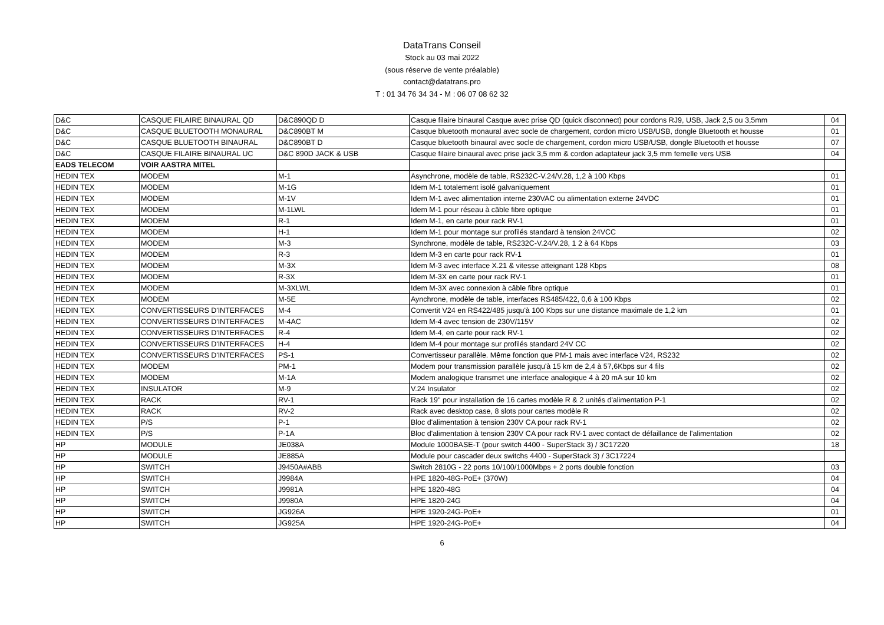DataTrans Conseil
Stock au 03 mai 2022
(sous réserve de vente préalable)
contact@datatrans.pro
T : 01 34 76 34 34 - M : 06 07 08 62 32
| D&C | CASQUE FILAIRE BINAURAL QD | D&C890QD D | Casque filaire binaural Casque avec prise QD (quick disconnect) pour cordons RJ9, USB, Jack 2,5 ou 3,5mm | 04 |
| D&C | CASQUE BLUETOOTH MONAURAL | D&C890BT M | Casque bluetooth monaural avec socle de chargement, cordon micro USB/USB, dongle Bluetooth et housse | 01 |
| D&C | CASQUE BLUETOOTH BINAURAL | D&C890BT D | Casque bluetooth binaural avec socle de chargement, cordon micro USB/USB, dongle Bluetooth et housse | 07 |
| D&C | CASQUE FILAIRE BINAURAL UC | D&C 890D JACK & USB | Casque filaire binaural avec prise jack 3,5 mm & cordon adaptateur jack 3,5 mm femelle vers USB | 04 |
| EADS TELECOM | VOIR AASTRA MITEL | | | |
| HEDIN TEX | MODEM | M-1 | Asynchrone, modèle de table, RS232C-V.24/V.28, 1,2 à 100 Kbps | 01 |
| HEDIN TEX | MODEM | M-1G | Idem M-1 totalement isolé galvaniquement | 01 |
| HEDIN TEX | MODEM | M-1V | Idem M-1 avec alimentation interne 230VAC ou alimentation externe 24VDC | 01 |
| HEDIN TEX | MODEM | M-1LWL | Idem M-1 pour réseau à câble fibre optique | 01 |
| HEDIN TEX | MODEM | R-1 | Idem M-1, en carte pour rack RV-1 | 01 |
| HEDIN TEX | MODEM | H-1 | Idem M-1 pour montage sur profilés standard à tension 24VCC | 02 |
| HEDIN TEX | MODEM | M-3 | Synchrone, modèle de table, RS232C-V.24/V.28, 1 2 à 64 Kbps | 03 |
| HEDIN TEX | MODEM | R-3 | Idem M-3 en carte pour rack RV-1 | 01 |
| HEDIN TEX | MODEM | M-3X | Idem M-3 avec interface X.21 & vitesse atteignant 128 Kbps | 08 |
| HEDIN TEX | MODEM | R-3X | Idem M-3X en carte pour rack RV-1 | 01 |
| HEDIN TEX | MODEM | M-3XLWL | Idem M-3X avec connexion à câble fibre optique | 01 |
| HEDIN TEX | MODEM | M-5E | Aynchrone, modèle de table, interfaces RS485/422, 0,6 à 100 Kbps | 02 |
| HEDIN TEX | CONVERTISSEURS D'INTERFACES | M-4 | Convertit V24 en RS422/485 jusqu'à 100 Kbps sur une distance maximale de 1,2 km | 01 |
| HEDIN TEX | CONVERTISSEURS D'INTERFACES | M-4AC | Idem M-4 avec tension de 230V/115V | 02 |
| HEDIN TEX | CONVERTISSEURS D'INTERFACES | R-4 | Idem M-4, en carte pour rack RV-1 | 02 |
| HEDIN TEX | CONVERTISSEURS D'INTERFACES | H-4 | Idem M-4 pour montage sur profilés standard 24V CC | 02 |
| HEDIN TEX | CONVERTISSEURS D'INTERFACES | PS-1 | Convertisseur parallèle. Même fonction que PM-1 mais avec interface V24, RS232 | 02 |
| HEDIN TEX | MODEM | PM-1 | Modem pour transmission parallèle jusqu'à 15 km de 2,4 à 57,6Kbps sur 4 fils | 02 |
| HEDIN TEX | MODEM | M-1A | Modem analogique transmet une interface analogique 4 à 20 mA sur 10 km | 02 |
| HEDIN TEX | INSULATOR | M-9 | V.24 Insulator | 02 |
| HEDIN TEX | RACK | RV-1 | Rack 19'' pour installation de 16 cartes modèle R & 2 unités d'alimentation P-1 | 02 |
| HEDIN TEX | RACK | RV-2 | Rack avec desktop case, 8 slots pour cartes modèle R | 02 |
| HEDIN TEX | P/S | P-1 | Bloc d'alimentation à tension 230V CA pour rack RV-1 | 02 |
| HEDIN TEX | P/S | P-1A | Bloc d'alimentation à tension 230V CA pour rack RV-1 avec contact de défaillance de l'alimentation | 02 |
| HP | MODULE | JE038A | Module 1000BASE-T (pour switch 4400 - SuperStack 3) / 3C17220 | 18 |
| HP | MODULE | JE885A | Module pour cascader deux switchs 4400 - SuperStack 3) / 3C17224 | |
| HP | SWITCH | J9450A#ABB | Switch 2810G - 22 ports 10/100/1000Mbps + 2 ports double fonction | 03 |
| HP | SWITCH | J9984A | HPE 1820-48G-PoE+ (370W) | 04 |
| HP | SWITCH | J9981A | HPE 1820-48G | 04 |
| HP | SWITCH | J9980A | HPE 1820-24G | 04 |
| HP | SWITCH | JG926A | HPE 1920-24G-PoE+ | 01 |
| HP | SWITCH | JG925A | HPE 1920-24G-PoE+ | 04 |
6